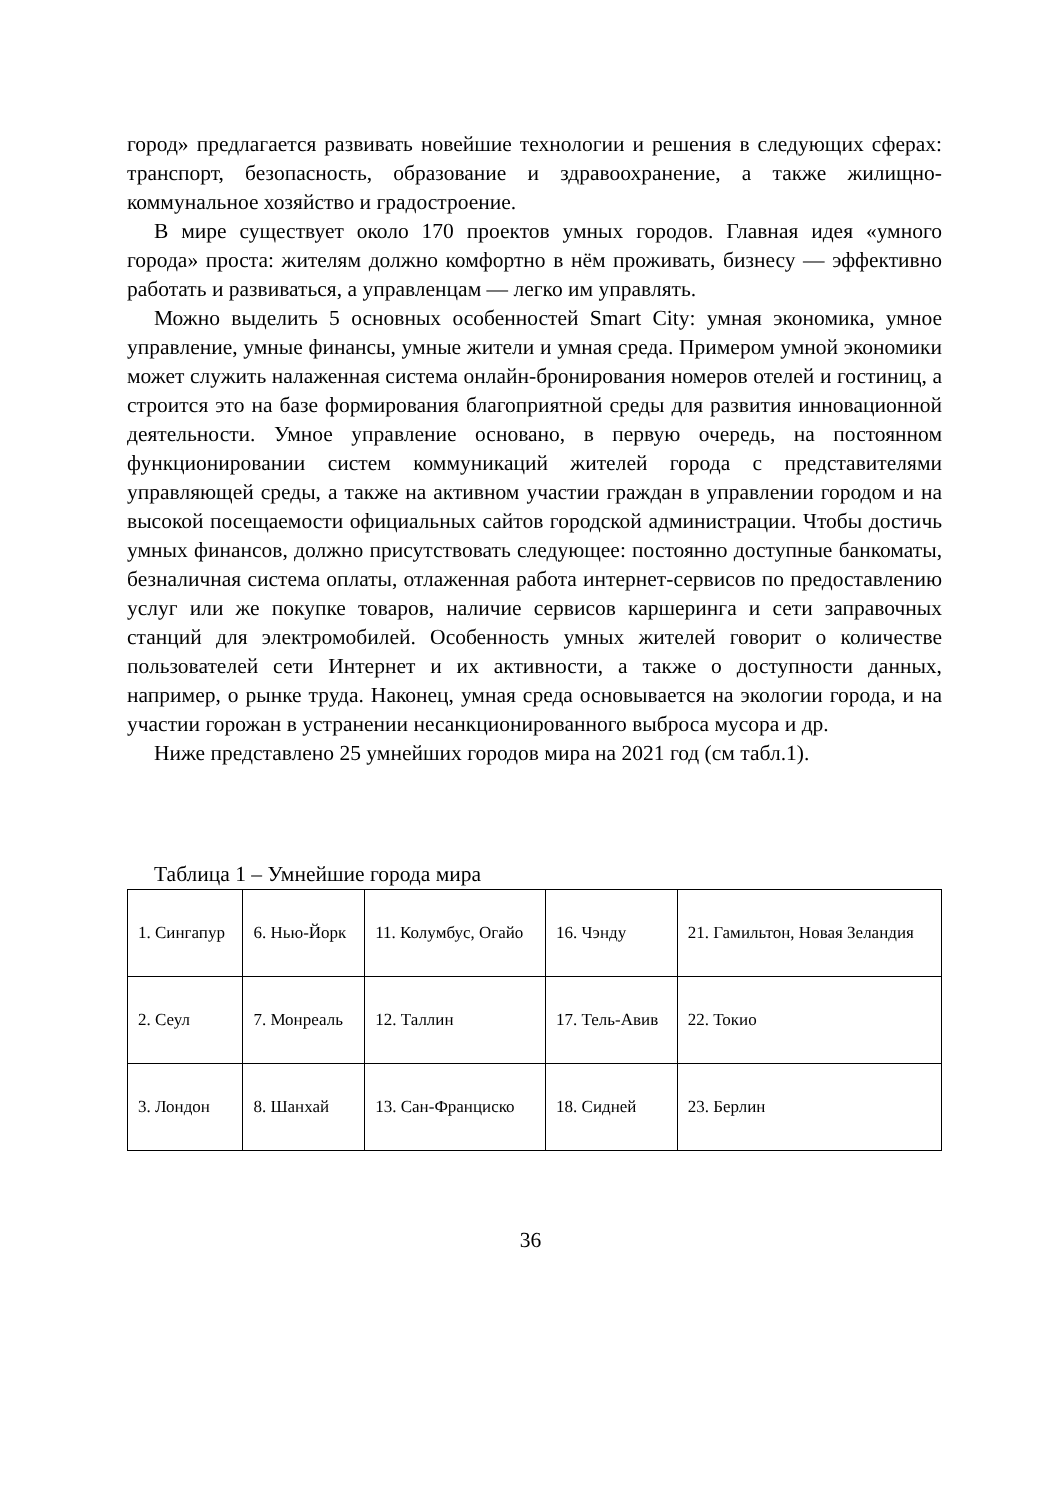город» предлагается развивать новейшие технологии и решения в следующих сферах: транспорт, безопасность, образование и здравоохранение, а также жилищно-коммунальное хозяйство и градостроение.
В мире существует около 170 проектов умных городов. Главная идея «умного города» проста: жителям должно комфортно в нём проживать, бизнесу — эффективно работать и развиваться, а управленцам — легко им управлять.
Можно выделить 5 основных особенностей Smart City: умная экономика, умное управление, умные финансы, умные жители и умная среда. Примером умной экономики может служить налаженная система онлайн-бронирования номеров отелей и гостиниц, а строится это на базе формирования благоприятной среды для развития инновационной деятельности. Умное управление основано, в первую очередь, на постоянном функционировании систем коммуникаций жителей города с представителями управляющей среды, а также на активном участии граждан в управлении городом и на высокой посещаемости официальных сайтов городской администрации. Чтобы достичь умных финансов, должно присутствовать следующее: постоянно доступные банкоматы, безналичная система оплаты, отлаженная работа интернет-сервисов по предоставлению услуг или же покупке товаров, наличие сервисов каршеринга и сети заправочных станций для электромобилей. Особенность умных жителей говорит о количестве пользователей сети Интернет и их активности, а также о доступности данных, например, о рынке труда. Наконец, умная среда основывается на экологии города, и на участии горожан в устранении несанкционированного выброса мусора и др.
Ниже представлено 25 умнейших городов мира на 2021 год (см табл.1).
Таблица 1 – Умнейшие города мира
| 1. Сингапур | 6. Нью-Йорк | 11. Колумбус, Огайо | 16. Чэнду | 21. Гамильтон, Новая Зеландия |
| 2. Сеул | 7. Монреаль | 12. Таллин | 17. Тель-Авив | 22. Токио |
| 3. Лондон | 8. Шанхай | 13. Сан-Франциско | 18. Сидней | 23. Берлин |
36